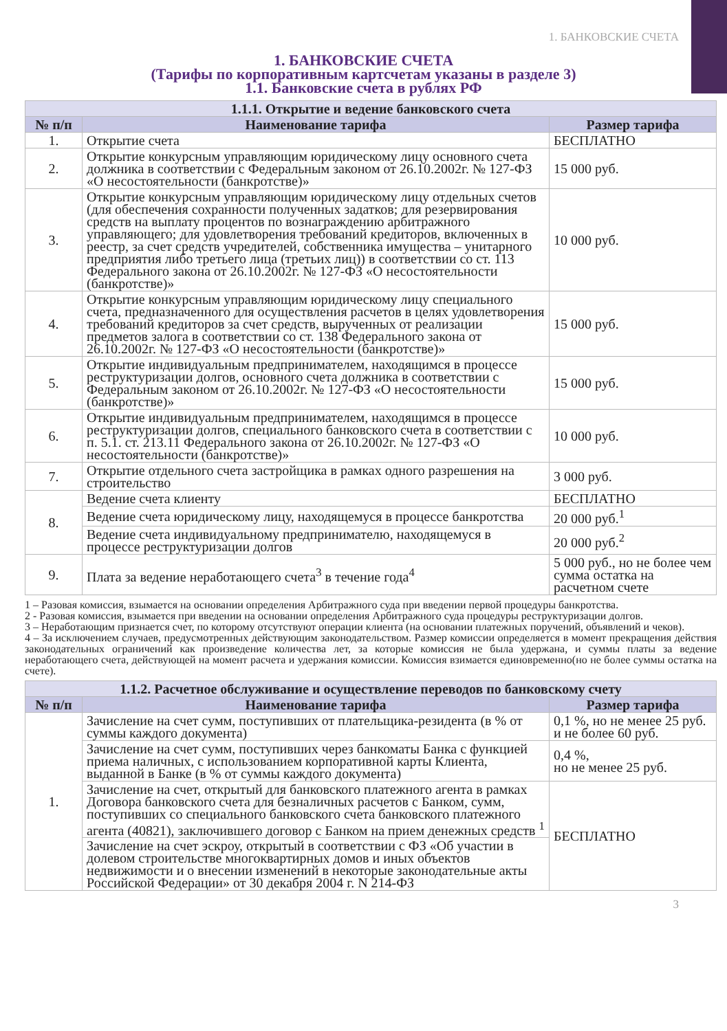1. БАНКОВСКИЕ СЧЕТА
1. БАНКОВСКИЕ СЧЕТА
(Тарифы по корпоративным картсчетам указаны в разделе 3)
1.1. Банковские счета в рублях РФ
| 1.1.1. Открытие и ведение банковского счета | | |
| --- | --- | --- |
| № п/п | Наименование тарифа | Размер тарифа |
| 1. | Открытие счета | БЕСПЛАТНО |
| 2. | Открытие конкурсным управляющим юридическому лицу основного счета должника в соответствии с Федеральным законом от 26.10.2002г. № 127-ФЗ «О несостоятельности (банкротстве)» | 15 000 руб. |
| 3. | Открытие конкурсным управляющим юридическому лицу отдельных счетов (для обеспечения сохранности полученных задатков; для резервирования средств на выплату процентов по вознаграждению арбитражного управляющего; для удовлетворения требований кредиторов, включенных в реестр, за счет средств учредителей, собственника имущества – унитарного предприятия либо третьего лица (третьих лиц)) в соответствии со ст. 113 Федерального закона от 26.10.2002г. № 127-ФЗ «О несостоятельности (банкротстве)» | 10 000 руб. |
| 4. | Открытие конкурсным управляющим юридическому лицу специального счета, предназначенного для осуществления расчетов в целях удовлетворения требований кредиторов за счет средств, вырученных от реализации предметов залога в соответствии со ст. 138 Федерального закона от 26.10.2002г. № 127-ФЗ «О несостоятельности (банкротстве)» | 15 000 руб. |
| 5. | Открытие индивидуальным предпринимателем, находящимся в процессе реструктуризации долгов, основного счета должника в соответствии с Федеральным законом от 26.10.2002г. № 127-ФЗ «О несостоятельности (банкротстве)» | 15 000 руб. |
| 6. | Открытие индивидуальным предпринимателем, находящимся в процессе реструктуризации долгов, специального банковского счета в соответствии с п. 5.1. ст. 213.11 Федерального закона от 26.10.2002г. № 127-ФЗ «О несостоятельности (банкротстве)» | 10 000 руб. |
| 7. | Открытие отдельного счета застройщика в рамках одного разрешения на строительство | 3 000 руб. |
| 8. | Ведение счета клиенту | БЕСПЛАТНО |
| | Ведение счета юридическому лицу, находящемуся в процессе банкротства | 20 000 руб.<sup>1</sup> |
| | Ведение счета индивидуальному предпринимателю, находящемуся в процессе реструктуризации долгов | 20 000 руб.<sup>2</sup> |
| 9. | Плата за ведение неработающего счета<sup>3</sup> в течение года<sup>4</sup> | 5 000 руб., но не более чем сумма остатка на расчетном счете |
1 – Разовая комиссия, взымается на основании определения Арбитражного суда при введении первой процедуры банкротства.
2 - Разовая комиссия, взымается при введении на основании определения Арбитражного суда процедуры реструктуризации долгов.
3 – Неработающим признается счет, по которому отсутствуют операции клиента (на основании платежных поручений, объявлений и чеков).
4 – За исключением случаев, предусмотренных действующим законодательством. Размер комиссии определяется в момент прекращения действия законодательных ограничений как произведение количества лет, за которые комиссия не была удержана, и суммы платы за ведение неработающего счета, действующей на момент расчета и удержания комиссии. Комиссия взимается единовременно(но не более суммы остатка на счете).
| 1.1.2. Расчетное обслуживание и осуществление переводов по банковскому счету | | |
| --- | --- | --- |
| № п/п | Наименование тарифа | Размер тарифа |
| 1. | Зачисление на счет сумм, поступивших от плательщика-резидента (в % от суммы каждого документа) | 0,1 %, но не менее 25 руб. и не более 60 руб. |
| | Зачисление на счет сумм, поступивших через банкоматы Банка с функцией приема наличных, с использованием корпоративной карты Клиента, выданной в Банке (в % от суммы каждого документа) | 0,4 %, но не менее 25 руб. |
| | Зачисление на счет, открытый для банковского платежного агента в рамках Договора банковского счета для безналичных расчетов с Банком, сумм, поступивших со специального банковского счета банковского платежного агента (40821), заключившего договор с Банком на прием денежных средств <sup>1</sup> | БЕСПЛАТНО |
| | Зачисление на счет эскроу, открытый в соответствии с ФЗ «Об участии в долевом строительстве многоквартирных домов и иных объектов недвижимости и о внесении изменений в некоторые законодательные акты Российской Федерации» от 30 декабря 2004 г. N 214-ФЗ | |
3